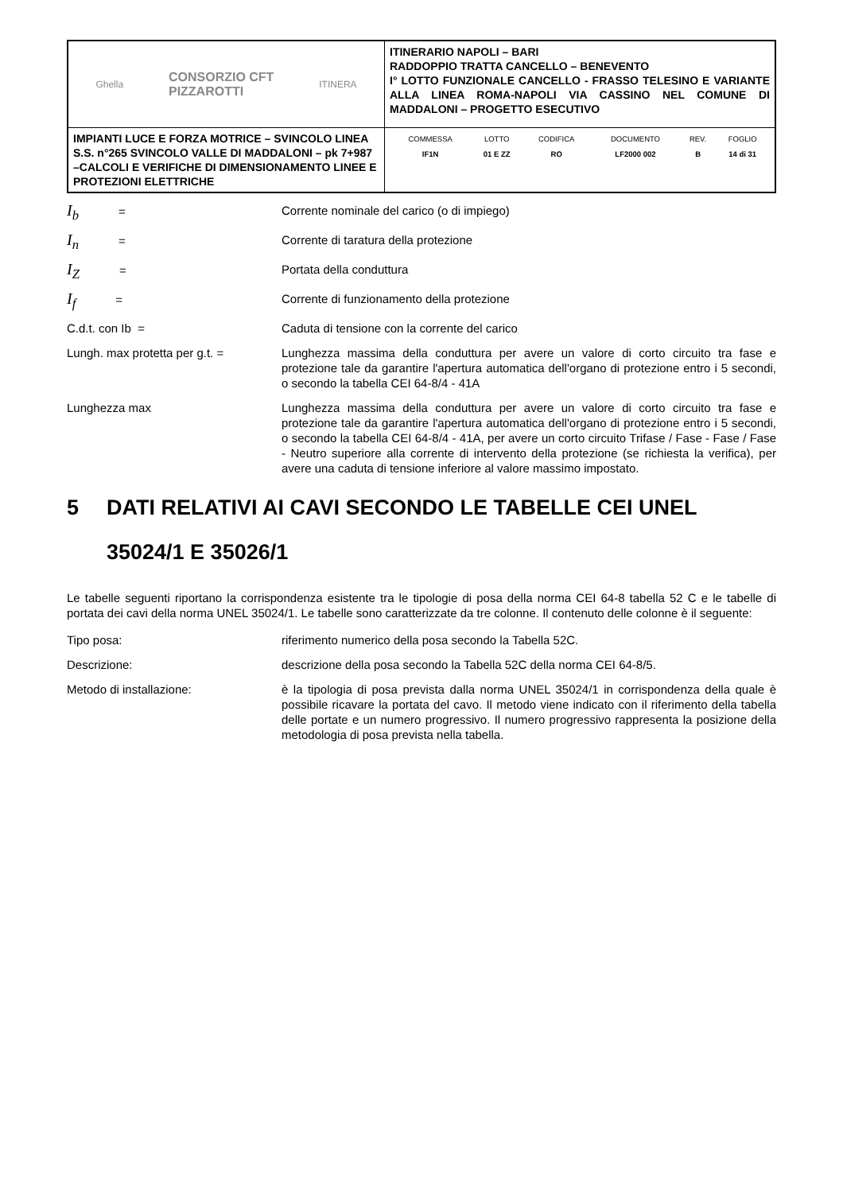| Ghella CONSORZIO CFT PIZZAROTTI ITINERA | ITINERARIO NAPOLI – BARI RADDOPPIO TRATTA CANCELLO – BENEVENTO I° LOTTO FUNZIONALE CANCELLO - FRASSO TELESINO E VARIANTE ALLA LINEA ROMA-NAPOLI VIA CASSINO NEL COMUNE DI MADDALONI – PROGETTO ESECUTIVO |
| IMPIANTI LUCE E FORZA MOTRICE – SVINCOLO LINEA S.S. n°265 SVINCOLO VALLE DI MADDALONI – pk 7+987 –CALCOLI E VERIFICHE DI DIMENSIONAMENTO LINEE E PROTEZIONI ELETTRICHE | / COMMESSA / LOTTO / CODIFICA / DOCUMENTO / REV. / FOGLIO / / --- / --- / --- / --- / --- / --- / / IF1N / 01 E ZZ / RO / LF2000 002 / B / 14 di 31 / |
I<sub>b</sub> = Corrente nominale del carico (o di impiego)
I<sub>n</sub> = Corrente di taratura della protezione
I<sub>Z</sub> = Portata della conduttura
I<sub>f</sub> = Corrente di funzionamento della protezione
C.d.t. con Ib = Caduta di tensione con la corrente del carico
Lungh. max protetta per g.t. = Lunghezza massima della conduttura per avere un valore di corto circuito tra fase e protezione tale da garantire l'apertura automatica dell'organo di protezione entro i 5 secondi, o secondo la tabella CEI 64-8/4 - 41A
Lunghezza max Lunghezza massima della conduttura per avere un valore di corto circuito tra fase e protezione tale da garantire l'apertura automatica dell'organo di protezione entro i 5 secondi, o secondo la tabella CEI 64-8/4 - 41A, per avere un corto circuito Trifase / Fase - Fase / Fase - Neutro superiore alla corrente di intervento della protezione (se richiesta la verifica), per avere una caduta di tensione inferiore al valore massimo impostato.
5 DATI RELATIVI AI CAVI SECONDO LE TABELLE CEI UNEL 35024/1 E 35026/1
Le tabelle seguenti riportano la corrispondenza esistente tra le tipologie di posa della norma CEI 64-8 tabella 52 C e le tabelle di portata dei cavi della norma UNEL 35024/1. Le tabelle sono caratterizzate da tre colonne. Il contenuto delle colonne è il seguente:
Tipo posa: riferimento numerico della posa secondo la Tabella 52C.
Descrizione: descrizione della posa secondo la Tabella 52C della norma CEI 64-8/5.
Metodo di installazione: è la tipologia di posa prevista dalla norma UNEL 35024/1 in corrispondenza della quale è possibile ricavare la portata del cavo. Il metodo viene indicato con il riferimento della tabella delle portate e un numero progressivo. Il numero progressivo rappresenta la posizione della metodologia di posa prevista nella tabella.